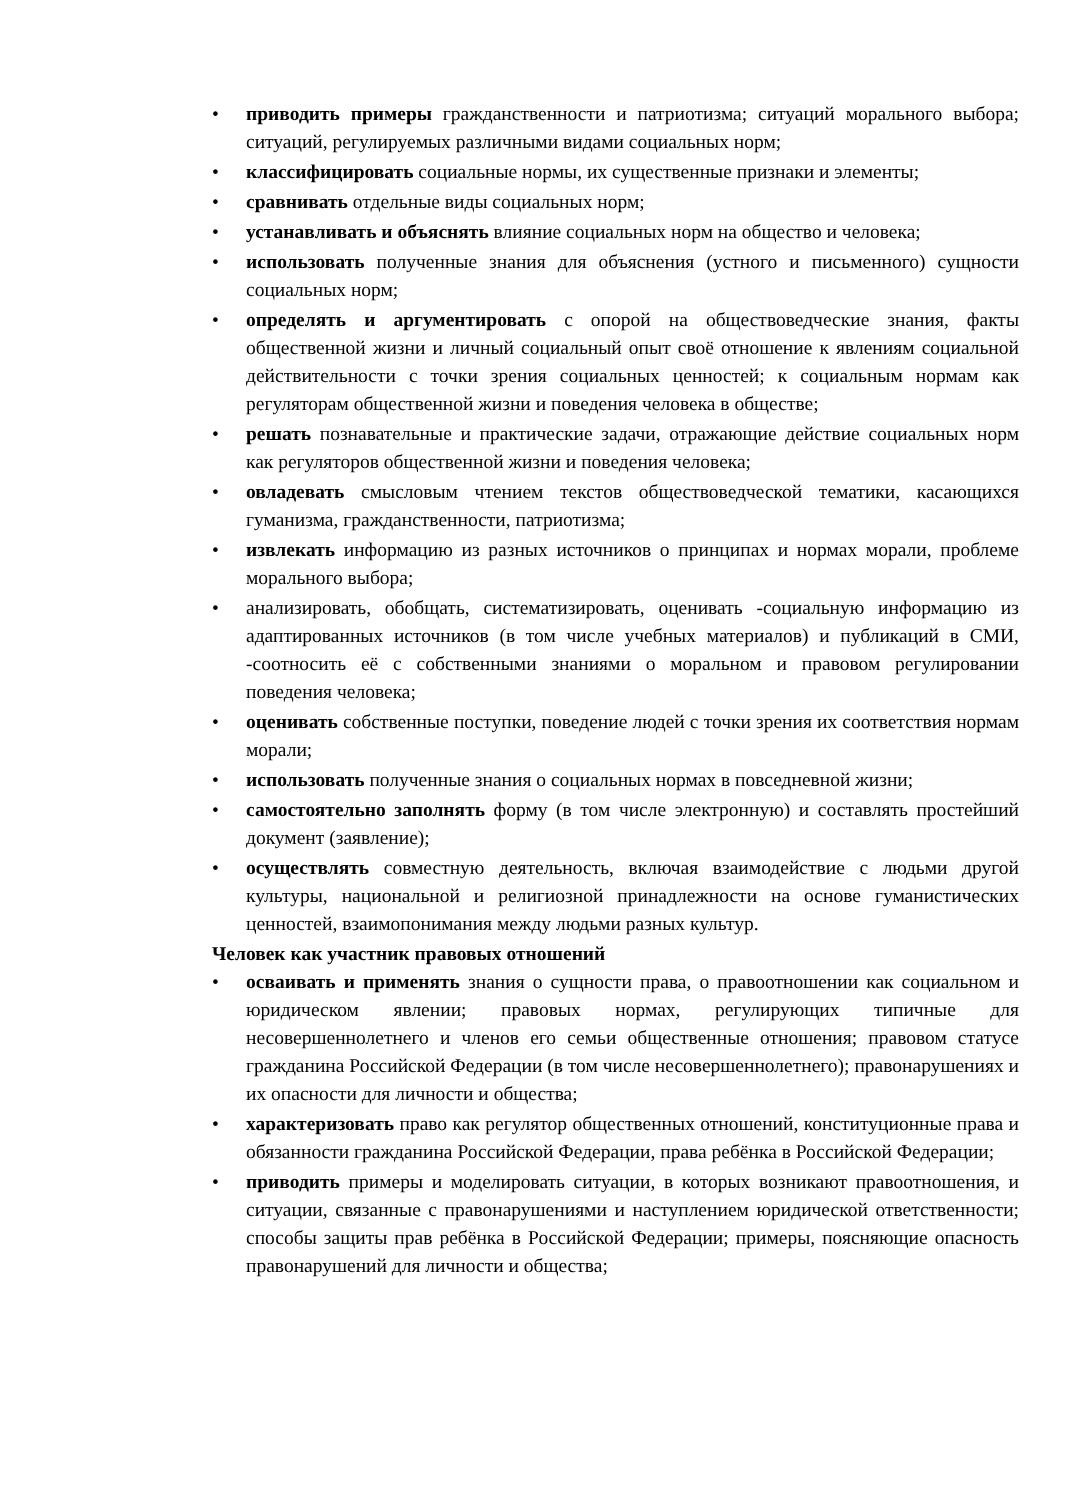• приводить примеры гражданственности и патриотизма; ситуаций морального выбора; ситуаций, регулируемых различными видами социальных норм;
• классифицировать социальные нормы, их существенные признаки и элементы;
• сравнивать отдельные виды социальных норм;
• устанавливать и объяснять влияние социальных норм на общество и человека;
• использовать полученные знания для объяснения (устного и письменного) сущности социальных норм;
• определять и аргументировать с опорой на обществоведческие знания, факты общественной жизни и личный социальный опыт своё отношение к явлениям социальной действительности с точки зрения социальных ценностей; к социальным нормам как регуляторам общественной жизни и поведения человека в обществе;
• решать познавательные и практические задачи, отражающие действие социальных норм как регуляторов общественной жизни и поведения человека;
• овладевать смысловым чтением текстов обществоведческой тематики, касающихся гуманизма, гражданственности, патриотизма;
• извлекать информацию из разных источников о принципах и нормах морали, проблеме морального выбора;
• анализировать, обобщать, систематизировать, оценивать -социальную информацию из адаптированных источников (в том числе учебных материалов) и публикаций в СМИ, -соотносить её с собственными знаниями о моральном и правовом регулировании поведения человека;
• оценивать собственные поступки, поведение людей с точки зрения их соответствия нормам морали;
• использовать полученные знания о социальных нормах в повседневной жизни;
• самостоятельно заполнять форму (в том числе электронную) и составлять простейший документ (заявление);
• осуществлять совместную деятельность, включая взаимодействие с людьми другой культуры, национальной и религиозной принадлежности на основе гуманистических ценностей, взаимопонимания между людьми разных культур.
Человек как участник правовых отношений
• осваивать и применять знания о сущности права, о правоотношении как социальном и юридическом явлении; правовых нормах, регулирующих типичные для несовершеннолетнего и членов его семьи общественные отношения; правовом статусе гражданина Российской Федерации (в том числе несовершеннолетнего); правонарушениях и их опасности для личности и общества;
• характеризовать право как регулятор общественных отношений, конституционные права и обязанности гражданина Российской Федерации, права ребёнка в Российской Федерации;
• приводить примеры и моделировать ситуации, в которых возникают правоотношения, и ситуации, связанные с правонарушениями и наступлением юридической ответственности; способы защиты прав ребёнка в Российской Федерации; примеры, поясняющие опасность правонарушений для личности и общества;